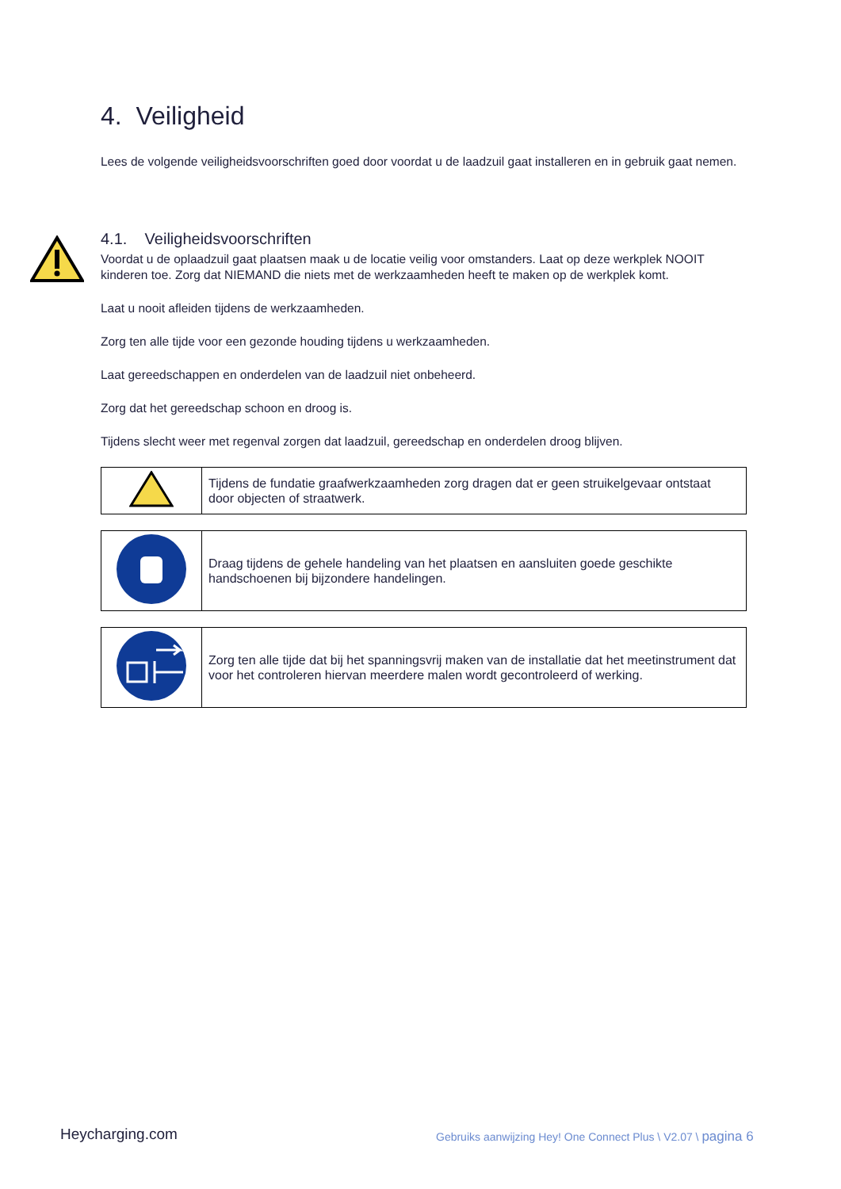4. Veiligheid
Lees de volgende veiligheidsvoorschriften goed door voordat u de laadzuil gaat installeren en in gebruik gaat nemen.
4.1. Veiligheidsvoorschriften
Voordat u de oplaadzuil gaat plaatsen maak u de locatie veilig voor omstanders. Laat op deze werkplek NOOIT kinderen toe. Zorg dat NIEMAND die niets met de werkzaamheden heeft te maken op de werkplek komt.
Laat u nooit afleiden tijdens de werkzaamheden.
Zorg ten alle tijde voor een gezonde houding tijdens u werkzaamheden.
Laat gereedschappen en onderdelen van de laadzuil niet onbeheerd.
Zorg dat het gereedschap schoon en droog is.
Tijdens slecht weer met regenval zorgen dat laadzuil, gereedschap en onderdelen droog blijven.
| | Tijdens de fundatie graafwerkzaamheden zorg dragen dat er geen struikelgevaar ontstaat door objecten of straatwerk. |
| | Draag tijdens de gehele handeling van het plaatsen en aansluiten goede geschikte handschoenen bij bijzondere handelingen. |
| | Zorg ten alle tijde dat bij het spanningsvrij maken van de installatie dat het meetinstrument dat voor het controleren hiervan meerdere malen wordt gecontroleerd of werking. |
Heycharging.com
Gebruiks aanwijzing Hey! One Connect Plus \ V2.07 \ pagina 6